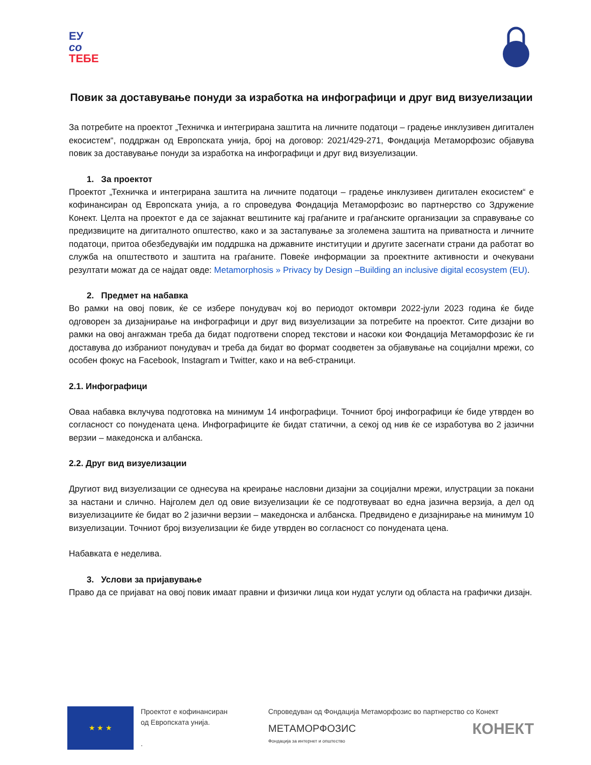ЕУ
со
ТЕБЕ
Повик за доставување понуди за изработка на инфографици и друг вид визуелизации
За потребите на проектот „Техничка и интегрирана заштита на личните податоци – градење инклузивен дигитален екосистем“, поддржан од Европската унија, број на договор: 2021/429-271, Фондација Метаморфозис објавува повик за доставување понуди за изработка на инфографици и друг вид визуелизации.
1. За проектот
Проектот „Техничка и интегрирана заштита на личните податоци – градење инклузивен дигитален екосистем“ е кофинансиран од Европската унија, а го спроведува Фондација Метаморфозис во партнерство со Здружение Конект. Целта на проектот е да се зајакнат вештините кај граѓаните и граѓанските организации за справување со предизвиците на дигиталното општество, како и за застапување за зголемена заштита на приватноста и личните податоци, притоа обезбедувајќи им поддршка на државните институции и другите засегнати страни да работат во служба на општеството и заштита на граѓаните. Повеќе информации за проектните активности и очекувани резултати можат да се најдат овде: Metamorphosis » Privacy by Design –Building an inclusive digital ecosystem (EU).
2. Предмет на набавка
Во рамки на овој повик, ќе се избере понудувач кој во периодот октомври 2022-јули 2023 година ќе биде одговорен за дизајнирање на инфографици и друг вид визуелизации за потребите на проектот. Сите дизајни во рамки на овој ангажман треба да бидат подготвени според текстови и насоки кои Фондација Метаморфозис ќе ги доставува до избраниот понудувач и треба да бидат во формат соодветен за објавување на социјални мрежи, со особен фокус на Facebook, Instagram и Twitter, како и на веб-страници.
2.1. Инфографици
Оваа набавка вклучува подготовка на минимум 14 инфографици. Точниот број инфографици ќе биде утврден во согласност со понудената цена. Инфографиците ќе бидат статични, а секој од нив ќе се изработува во 2 јазични верзии – македонска и албанска.
2.2. Друг вид визуелизации
Другиот вид визуелизации се однесува на креирање насловни дизајни за социјални мрежи, илустрации за покани за настани и слично. Најголем дел од овие визуелизации ќе се подготвуваат во една јазична верзија, а дел од визуелизациите ќе бидат во 2 јазични верзии – македонска и албанска. Предвидено е дизајнирање на минимум 10 визуелизации. Точниот број визуелизации ќе биде утврден во согласност со понудената цена.
Набавката е неделива.
3. Услови за пријавување
Право да се пријават на овој повик имаат правни и физички лица кои нудат услуги од областа на графички дизајн.
★ ★ ★
Проектот е кофинансиран
од Европската унија.
.
Спроведуван од Фондација Метаморфозис во партнерство со Конект
МЕТАМОРФОЗИС
Фондација за интернет и општество КОНЕКТ